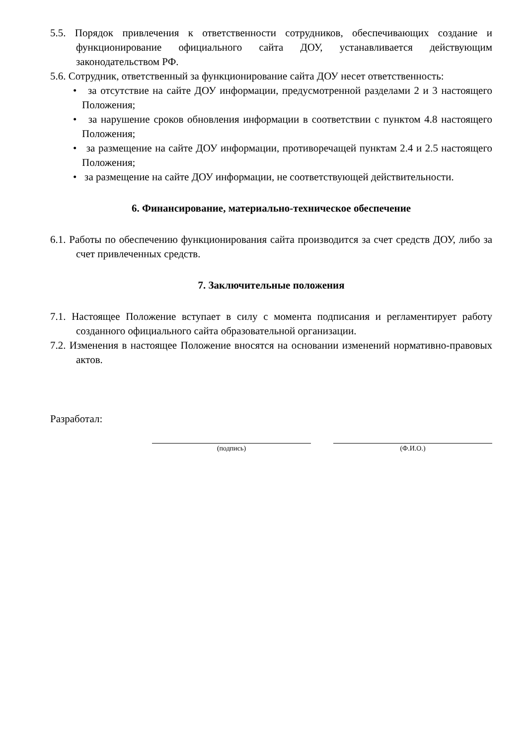5.5. Порядок привлечения к ответственности сотрудников, обеспечивающих создание и функционирование официального сайта ДОУ, устанавливается действующим законодательством РФ.
5.6. Сотрудник, ответственный за функционирование сайта ДОУ несет ответственность:
• за отсутствие на сайте ДОУ информации, предусмотренной разделами 2 и 3 настоящего Положения;
• за нарушение сроков обновления информации в соответствии с пунктом 4.8 настоящего Положения;
• за размещение на сайте ДОУ информации, противоречащей пунктам 2.4 и 2.5 настоящего Положения;
• за размещение на сайте ДОУ информации, не соответствующей действительности.
6. Финансирование, материально-техническое обеспечение
6.1. Работы по обеспечению функционирования сайта производится за счет средств ДОУ, либо за счет привлеченных средств.
7. Заключительные положения
7.1. Настоящее Положение вступает в силу с момента подписания и регламентирует работу созданного официального сайта образовательной организации.
7.2. Изменения в настоящее Положение вносятся на основании изменений нормативно-правовых актов.
Разработал:
(подпись) (Ф.И.О.)